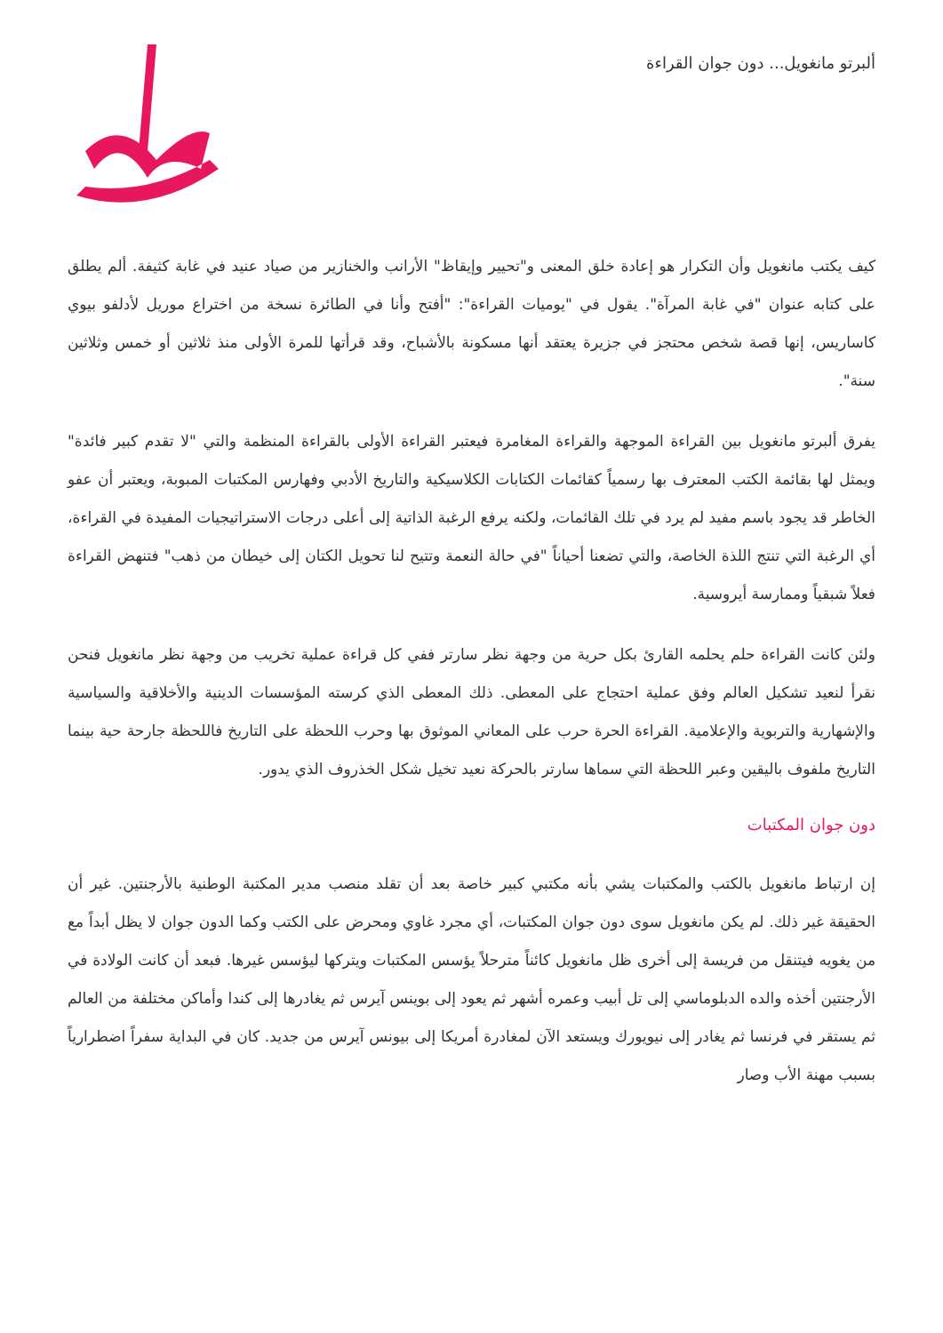ألبرتو مانغويل... دون جوان القراءة
كيف يكتب مانغويل وأن التكرار هو إعادة خلق المعنى و"تحيير وإيقاظ" الأرانب والخنازير من صياد عنيد في غابة كثيفة. ألم يطلق على كتابه عنوان "في غابة المرآة". يقول في "يوميات القراءة": "أفتح وأنا في الطائرة نسخة من اختراع موريل لأدلفو بيوي كاساريس، إنها قصة شخص محتجز في جزيرة يعتقد أنها مسكونة بالأشباح، وقد قرأتها للمرة الأولى منذ ثلاثين أو خمس وثلاثين سنة".
يفرق ألبرتو مانغويل بين القراءة الموجهة والقراءة المغامرة فيعتبر القراءة الأولى بالقراءة المنظمة والتي "لا تقدم كبير فائدة" ويمثل لها بقائمة الكتب المعترف بها رسمياً كقائمات الكتابات الكلاسيكية والتاريخ الأدبي وفهارس المكتبات المبوبة، ويعتبر أن عفو الخاطر قد يجود باسم مفيد لم يرد في تلك القائمات، ولكنه يرفع الرغبة الذاتية إلى أعلى درجات الاستراتيجيات المفيدة في القراءة، أي الرغبة التي تنتج اللذة الخاصة، والتي تضعنا أحياناً "في حالة النعمة وتتيح لنا تحويل الكتان إلى خيطان من ذهب" فتنهض القراءة فعلاً شبقياً وممارسة أيروسية.
ولئن كانت القراءة حلم يحلمه القارئ بكل حرية من وجهة نظر سارتر ففي كل قراءة عملية تخريب من وجهة نظر مانغويل فنحن نقرأ لنعيد تشكيل العالم وفق عملية احتجاج على المعطى. ذلك المعطى الذي كرسته المؤسسات الدينية والأخلاقية والسياسية والإشهارية والتربوية والإعلامية. القراءة الحرة حرب على المعاني الموثوق بها وحرب اللحظة على التاريخ فاللحظة جارحة حية بينما التاريخ ملفوف باليقين وعبر اللحظة التي سماها سارتر بالحركة نعيد تخيل شكل الخذروف الذي يدور.
دون جوان المكتبات
إن ارتباط مانغويل بالكتب والمكتبات يشي بأنه مكتبي كبير خاصة بعد أن تقلد منصب مدير المكتبة الوطنية بالأرجنتين. غير أن الحقيقة غير ذلك. لم يكن مانغويل سوى دون جوان المكتبات، أي مجرد غاوي ومحرض على الكتب وكما الدون جوان لا يظل أبداً مع من يغويه فيتنقل من فريسة إلى أخرى ظل مانغويل كائناً مترحلاً يؤسس المكتبات ويتركها ليؤسس غيرها. فبعد أن كانت الولادة في الأرجنتين أخذه والده الدبلوماسي إلى تل أبيب وعمره أشهر ثم يعود إلى بوينس آيرس ثم يغادرها إلى كندا وأماكن مختلفة من العالم ثم يستقر في فرنسا ثم يغادر إلى نيويورك ويستعد الآن لمغادرة أمريكا إلى بيونس آيرس من جديد. كان في البداية سفراً اضطرارياً بسبب مهنة الأب وصار